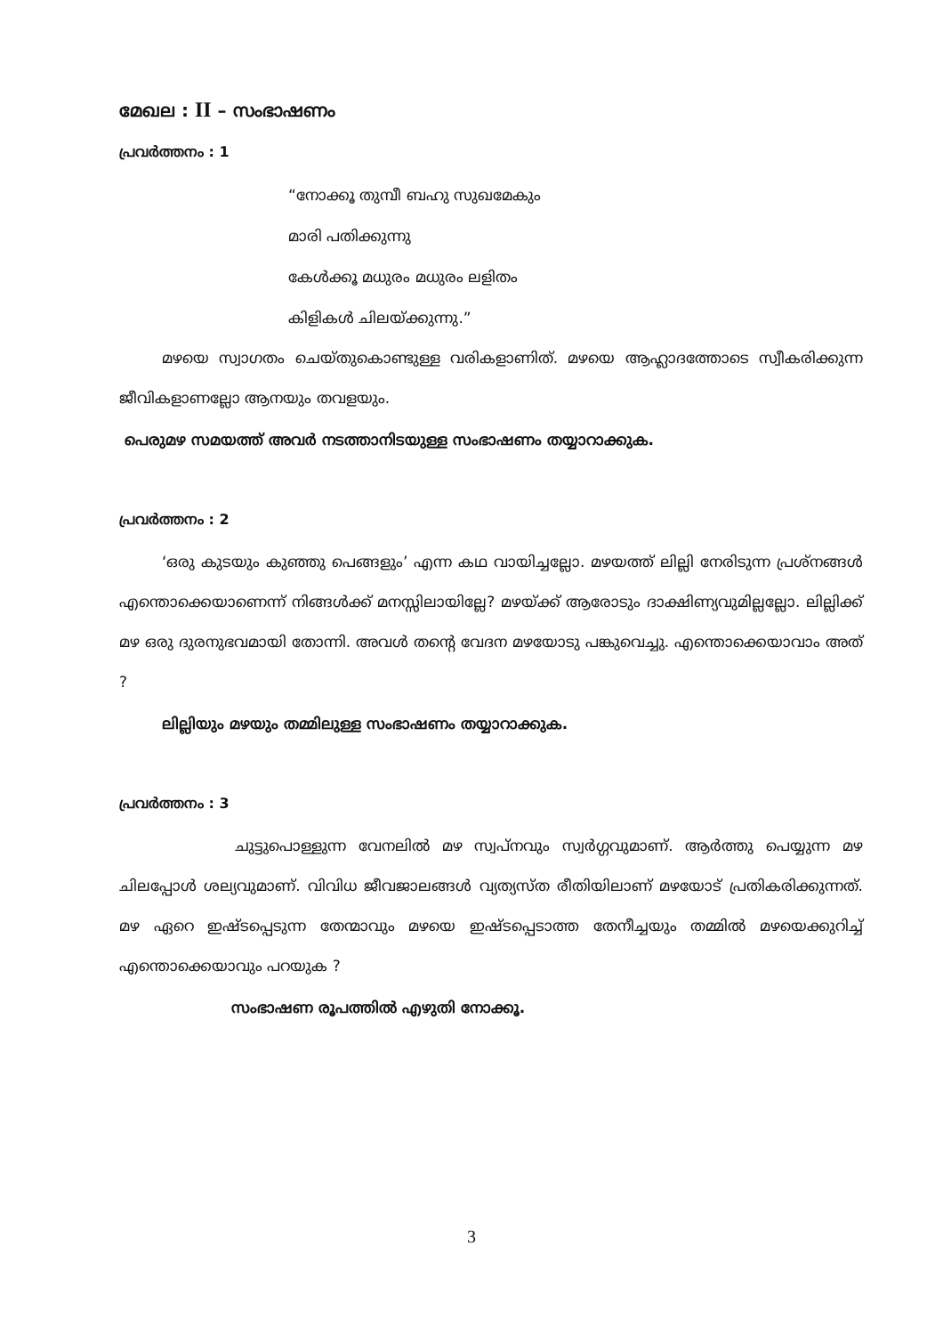മേഖല : II – സംഭാഷണം
പ്രവർത്തനം : 1
“നോക്കൂ തുമ്പീ ബഹു സുഖമേകും
മാരി പതിക്കുന്നു
കേൾക്കൂ മധുരം മധുരം ലളിതം
കിളികൾ ചിലയ്ക്കുന്നു.”
മഴയെ സ്വാഗതം ചെയ്തുകൊണ്ടുള്ള വരികളാണിത്. മഴയെ ആഹ്ലാദത്തോടെ സ്വീകരിക്കുന്ന ജീവികളാണല്ലോ ആനയും തവളയും.
പെരുമഴ സമയത്ത് അവർ നടത്താനിടയുള്ള സംഭാഷണം തയ്യാറാക്കുക.
പ്രവർത്തനം : 2
‘ഒരു കുടയും കുഞ്ഞു പെങ്ങളും’ എന്ന കഥ വായിച്ചല്ലോ. മഴയത്ത് ലില്ലി നേരിടുന്ന പ്രശ്നങ്ങൾ എന്തൊക്കെയാണെന്ന് നിങ്ങൾക്ക് മനസ്സിലായില്ലേ? മഴയ്ക്ക് ആരോടും ദാക്ഷിണ്യവുമില്ലല്ലോ. ലില്ലിക്ക് മഴ ഒരു ദുരനുഭവമായി തോന്നി. അവൾ തന്റെ വേദന മഴയോടു പങ്കുവെച്ചു. എന്തൊക്കെയാവാം അത് ?
ലില്ലിയും മഴയും തമ്മിലുള്ള സംഭാഷണം തയ്യാറാക്കുക.
പ്രവർത്തനം : 3
ചുട്ടുപൊള്ളുന്ന വേനലിൽ മഴ സ്വപ്നവും സ്വർഗ്ഗവുമാണ്. ആർത്തു പെയ്യുന്ന മഴ ചിലപ്പോൾ ശല്യവുമാണ്. വിവിധ ജീവജാലങ്ങൾ വ്യത്യസ്ത രീതിയിലാണ് മഴയോട് പ്രതികരിക്കുന്നത്. മഴ ഏറെ ഇഷ്ടപ്പെടുന്ന തേന്മാവും മഴയെ ഇഷ്ടപ്പെടാത്ത തേനീച്ചയും തമ്മിൽ മഴയെക്കുറിച്ച് എന്തൊക്കെയാവും പറയുക ?
സംഭാഷണ രൂപത്തിൽ എഴുതി നോക്കൂ.
3